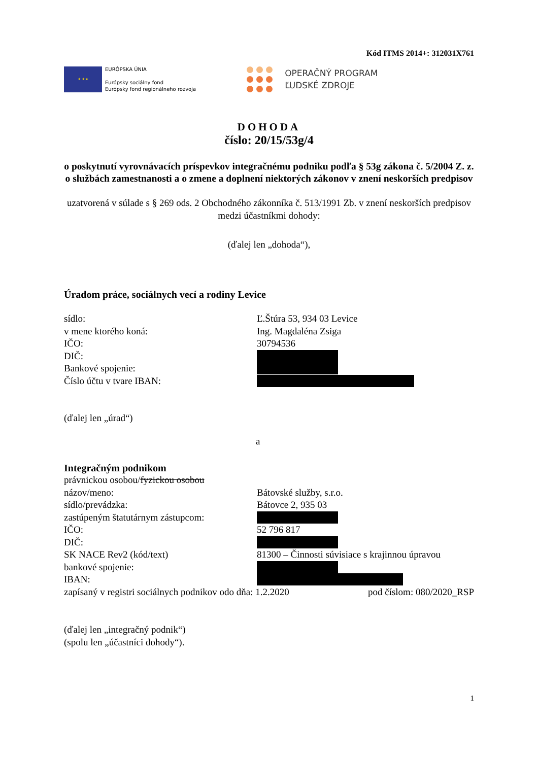Kód ITMS 2014+: 312031X761
★ ★ ★
EURÓPSKA ÚNIA
Európsky sociálny fond
Európsky fond regionálneho rozvoja
OPERAČNÝ PROGRAM
ĽUDSKÉ ZDROJE
DOHODA
číslo: 20/15/53g/4
o poskytnutí vyrovnávacích príspevkov integračnému podniku podľa § 53g zákona č. 5/2004 Z. z. o službách zamestnanosti a o zmene a doplnení niektorých zákonov v znení neskorších predpisov
uzatvorená v súlade s § 269 ods. 2 Obchodného zákonníka č. 513/1991 Zb. v znení neskorších predpisov
medzi účastníkmi dohody:
(ďalej len „dohoda“),
Úradom práce, sociálnych vecí a rodiny Levice
sídlo: Ľ.Štúra 53, 934 03 Levice
v mene ktorého koná: Ing. Magdaléna Zsiga
IČO: 30794536
DIČ:
Bankové spojenie:
Číslo účtu v tvare IBAN:
(ďalej len „úrad“)
a
Integračným podnikom
právnickou osobou/ fyzickou osobou
názov/meno: Bátovské služby, s.r.o.
sídlo/prevádzka: Bátovce 2, 935 03
zastúpeným štatutárnym zástupcom:
IČO: 52 796 817
DIČ:
SK NACE Rev2 (kód/text) 81300 – Činnosti súvisiace s krajinnou úpravou
bankové spojenie:
IBAN:
zapísaný v registri sociálnych podnikov odo dňa: 1.2.2020 pod číslom: 080/2020_RSP
(ďalej len „integračný podnik“)
(spolu len „účastníci dohody“).
1